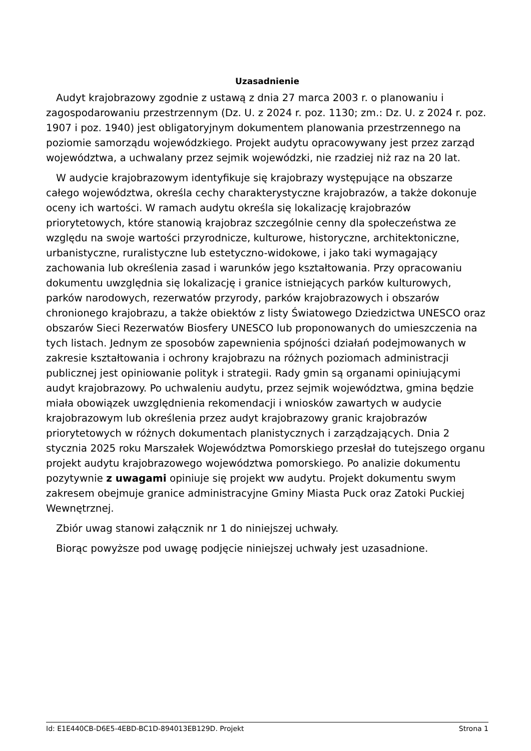Uzasadnienie
Audyt krajobrazowy zgodnie z ustawą z dnia 27 marca 2003 r. o planowaniu i zagospodarowaniu przestrzennym (Dz. U. z 2024 r. poz. 1130; zm.: Dz. U. z 2024 r. poz. 1907 i poz. 1940) jest obligatoryjnym dokumentem planowania przestrzennego na poziomie samorządu wojewódzkiego. Projekt audytu opracowywany jest przez zarząd województwa, a uchwalany przez sejmik wojewódzki, nie rzadziej niż raz na 20 lat.
W audycie krajobrazowym identyfikuje się krajobrazy występujące na obszarze całego województwa, określa cechy charakterystyczne krajobrazów, a także dokonuje oceny ich wartości. W ramach audytu określa się lokalizację krajobrazów priorytetowych, które stanowią krajobraz szczególnie cenny dla społeczeństwa ze względu na swoje wartości przyrodnicze, kulturowe, historyczne, architektoniczne, urbanistyczne, ruralistyczne lub estetyczno-widokowe, i jako taki wymagający zachowania lub określenia zasad i warunków jego kształtowania. Przy opracowaniu dokumentu uwzględnia się lokalizację i granice istniejących parków kulturowych, parków narodowych, rezerwatów przyrody, parków krajobrazowych i obszarów chronionego krajobrazu, a także obiektów z listy Światowego Dziedzictwa UNESCO oraz obszarów Sieci Rezerwatów Biosfery UNESCO lub proponowanych do umieszczenia na tych listach. Jednym ze sposobów zapewnienia spójności działań podejmowanych w zakresie kształtowania i ochrony krajobrazu na różnych poziomach administracji publicznej jest opiniowanie polityk i strategii. Rady gmin są organami opiniującymi audyt krajobrazowy. Po uchwaleniu audytu, przez sejmik województwa, gmina będzie miała obowiązek uwzględnienia rekomendacji i wniosków zawartych w audycie krajobrazowym lub określenia przez audyt krajobrazowy granic krajobrazów priorytetowych w różnych dokumentach planistycznych i zarządzających. Dnia 2 stycznia 2025 roku Marszałek Województwa Pomorskiego przesłał do tutejszego organu projekt audytu krajobrazowego województwa pomorskiego. Po analizie dokumentu pozytywnie z uwagami opiniuje się projekt ww audytu. Projekt dokumentu swym zakresem obejmuje granice administracyjne Gminy Miasta Puck oraz Zatoki Puckiej Wewnętrznej.
Zbiór uwag stanowi załącznik nr 1 do niniejszej uchwały.
Biorąc powyższe pod uwagę podjęcie niniejszej uchwały jest uzasadnione.
Id: E1E440CB-D6E5-4EBD-BC1D-894013EB129D. Projekt Strona 1